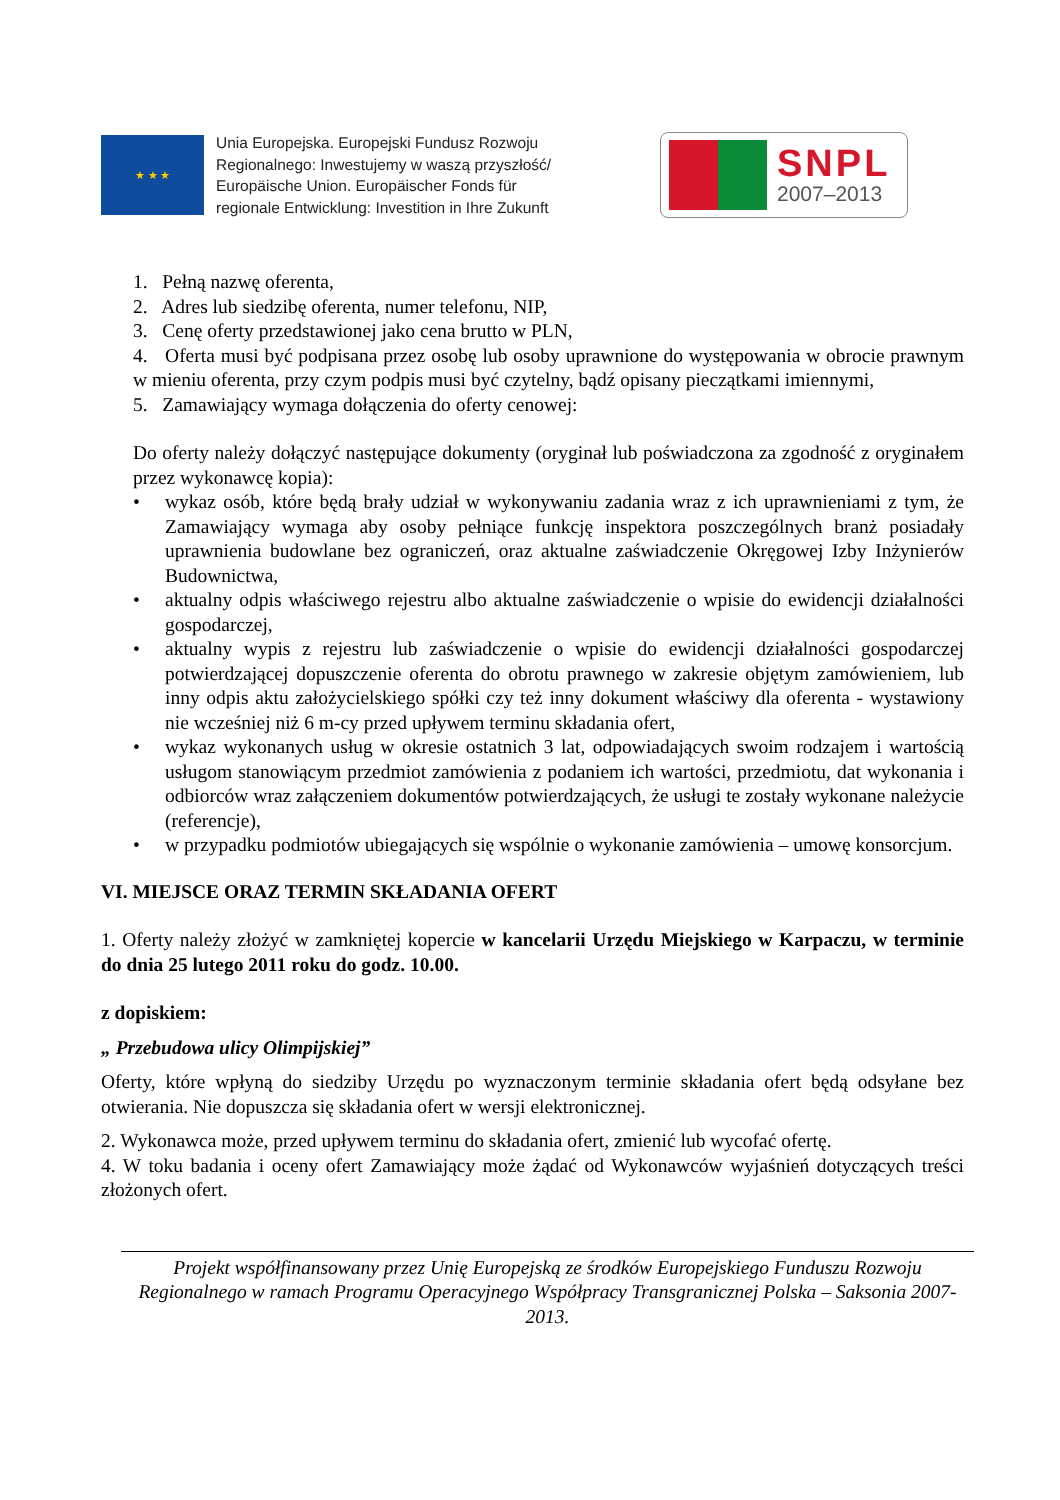★ ★ ★
Unia Europejska. Europejski Fundusz Rozwoju
Regionalnego: Inwestujemy w waszą przyszłość/
Europäische Union. Europäischer Fonds für
regionale Entwicklung: Investition in Ihre Zukunft
SNPL
2007–2013
1. Pełną nazwę oferenta,
2. Adres lub siedzibę oferenta, numer telefonu, NIP,
3. Cenę oferty przedstawionej jako cena brutto w PLN,
4. Oferta musi być podpisana przez osobę lub osoby uprawnione do występowania w obrocie prawnym w mieniu oferenta, przy czym podpis musi być czytelny, bądź opisany pieczątkami imiennymi,
5. Zamawiający wymaga dołączenia do oferty cenowej:
Do oferty należy dołączyć następujące dokumenty (oryginał lub poświadczona za zgodność z oryginałem przez wykonawcę kopia):
• wykaz osób, które będą brały udział w wykonywaniu zadania wraz z ich uprawnieniami z tym, że Zamawiający wymaga aby osoby pełniące funkcję inspektora poszczególnych branż posiadały uprawnienia budowlane bez ograniczeń, oraz aktualne zaświadczenie Okręgowej Izby Inżynierów Budownictwa,
• aktualny odpis właściwego rejestru albo aktualne zaświadczenie o wpisie do ewidencji działalności gospodarczej,
• aktualny wypis z rejestru lub zaświadczenie o wpisie do ewidencji działalności gospodarczej potwierdzającej dopuszczenie oferenta do obrotu prawnego w zakresie objętym zamówieniem, lub inny odpis aktu założycielskiego spółki czy też inny dokument właściwy dla oferenta - wystawiony nie wcześniej niż 6 m-cy przed upływem terminu składania ofert,
• wykaz wykonanych usług w okresie ostatnich 3 lat, odpowiadających swoim rodzajem i wartością usługom stanowiącym przedmiot zamówienia z podaniem ich wartości, przedmiotu, dat wykonania i odbiorców wraz załączeniem dokumentów potwierdzających, że usługi te zostały wykonane należycie (referencje),
• w przypadku podmiotów ubiegających się wspólnie o wykonanie zamówienia – umowę konsorcjum.
VI. MIEJSCE ORAZ TERMIN SKŁADANIA OFERT
1. Oferty należy złożyć w zamkniętej kopercie w kancelarii Urzędu Miejskiego w Karpaczu, w terminie do dnia 25 lutego 2011 roku do godz. 10.00.
z dopiskiem:
„ Przebudowa ulicy Olimpijskiej”
Oferty, które wpłyną do siedziby Urzędu po wyznaczonym terminie składania ofert będą odsyłane bez otwierania. Nie dopuszcza się składania ofert w wersji elektronicznej.
2. Wykonawca może, przed upływem terminu do składania ofert, zmienić lub wycofać ofertę.
4. W toku badania i oceny ofert Zamawiający może żądać od Wykonawców wyjaśnień dotyczących treści złożonych ofert.
Projekt współfinansowany przez Unię Europejską ze środków Europejskiego Funduszu Rozwoju Regionalnego w ramach Programu Operacyjnego Współpracy Transgranicznej Polska – Saksonia 2007-2013.